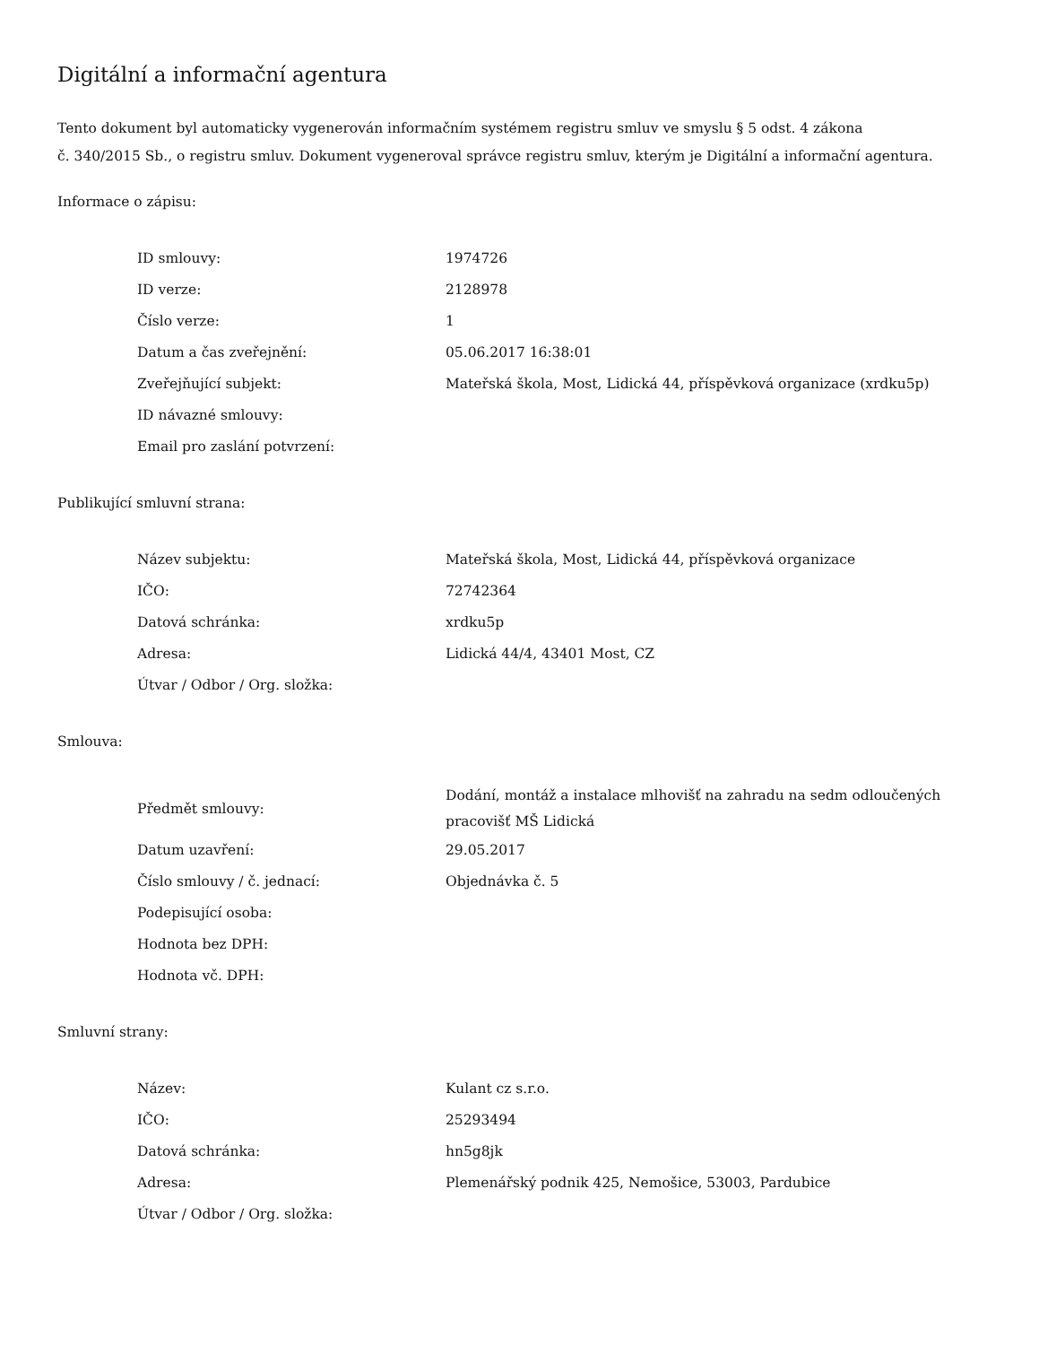Digitální a informační agentura
Tento dokument byl automaticky vygenerován informačním systémem registru smluv ve smyslu § 5 odst. 4 zákona
č. 340/2015 Sb., o registru smluv. Dokument vygeneroval správce registru smluv, kterým je Digitální a informační agentura.
Informace o zápisu:
| ID smlouvy: | 1974726 |
| ID verze: | 2128978 |
| Číslo verze: | 1 |
| Datum a čas zveřejnění: | 05.06.2017 16:38:01 |
| Zveřejňující subjekt: | Mateřská škola, Most, Lidická 44, příspěvková organizace (xrdku5p) |
| ID návazné smlouvy: | |
| Email pro zaslání potvrzení: | |
Publikující smluvní strana:
| Název subjektu: | Mateřská škola, Most, Lidická 44, příspěvková organizace |
| IČO: | 72742364 |
| Datová schránka: | xrdku5p |
| Adresa: | Lidická 44/4, 43401 Most, CZ |
| Útvar / Odbor / Org. složka: | |
Smlouva:
| Předmět smlouvy: | Dodání, montáž a instalace mlhovišť na zahradu na sedm odloučených pracovišť MŠ Lidická |
| Datum uzavření: | 29.05.2017 |
| Číslo smlouvy / č. jednací: | Objednávka č. 5 |
| Podepisující osoba: | |
| Hodnota bez DPH: | |
| Hodnota vč. DPH: | |
Smluvní strany:
| Název: | Kulant cz s.r.o. |
| IČO: | 25293494 |
| Datová schránka: | hn5g8jk |
| Adresa: | Plemenářský podnik 425, Nemošice, 53003, Pardubice |
| Útvar / Odbor / Org. složka: | |